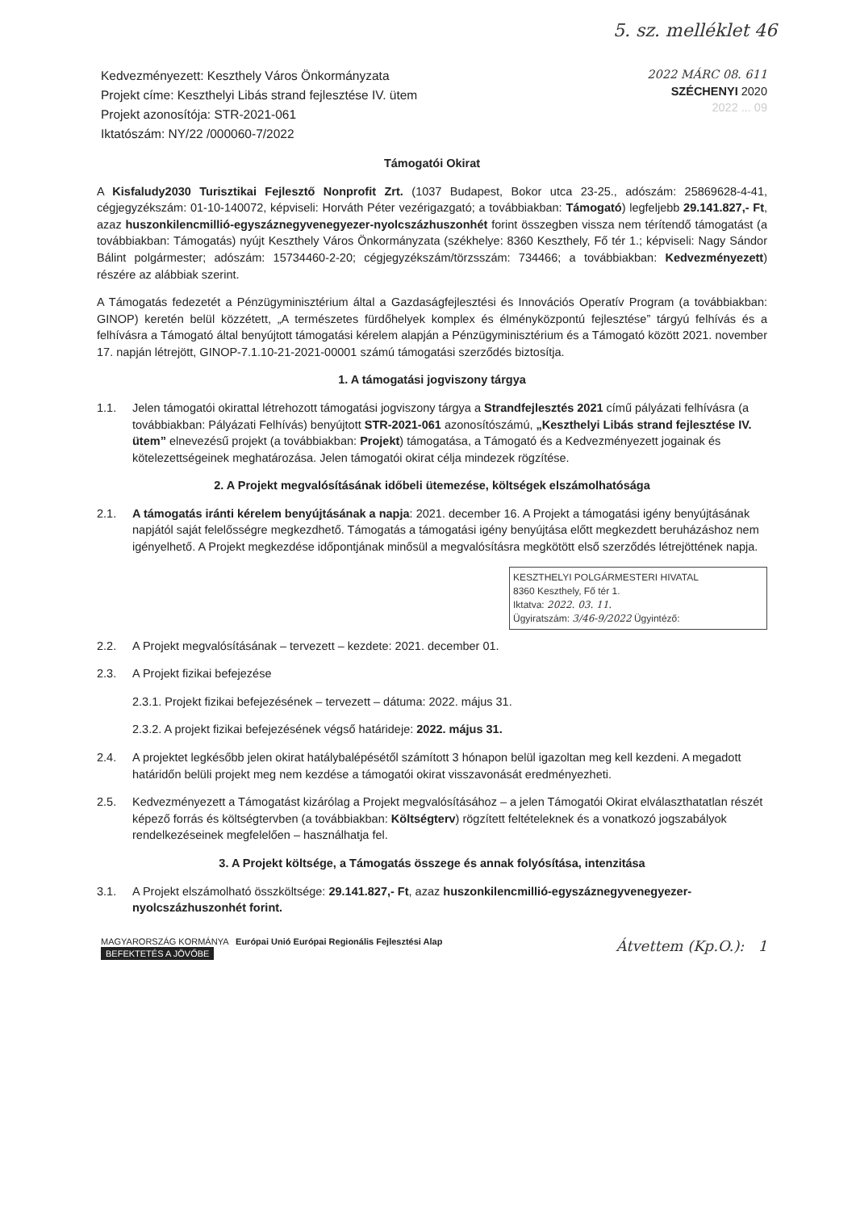5. sz. melléklet 46
Kedvezményezett: Keszthely Város Önkormányzata
Projekt címe: Keszthelyi Libás strand fejlesztése IV. ütem
Projekt azonosítója: STR-2021-061
Iktatószám: NY/22 /000060-7/2022
2022 MÁRC 08. 611
SZÉCHENYI 2020
2022 ... 09
Támogatói Okirat
A Kisfaludy2030 Turisztikai Fejlesztő Nonprofit Zrt. (1037 Budapest, Bokor utca 23-25., adószám: 25869628-4-41, cégjegyzékszám: 01-10-140072, képviseli: Horváth Péter vezérigazgató; a továbbiakban: Támogató) legfeljebb 29.141.827,- Ft, azaz huszonkilencmillió-egyszáznegyvenegyezer-nyolcszázhuszonhét forint összegben vissza nem térítendő támogatást (a továbbiakban: Támogatás) nyújt Keszthely Város Önkormányzata (székhelye: 8360 Keszthely, Fő tér 1.; képviseli: Nagy Sándor Bálint polgármester; adószám: 15734460-2-20; cégjegyzékszám/törzsszám: 734466; a továbbiakban: Kedvezményezett) részére az alábbiak szerint.
A Támogatás fedezetét a Pénzügyminisztérium által a Gazdaságfejlesztési és Innovációs Operatív Program (a továbbiakban: GINOP) keretén belül közzétett, „A természetes fürdőhelyek komplex és élményközpontú fejlesztése” tárgyú felhívás és a felhívásra a Támogató által benyújtott támogatási kérelem alapján a Pénzügyminisztérium és a Támogató között 2021. november 17. napján létrejött, GINOP-7.1.10-21-2021-00001 számú támogatási szerződés biztosítja.
1. A támogatási jogviszony tárgya
1.1. Jelen támogatói okirattal létrehozott támogatási jogviszony tárgya a Strandfejlesztés 2021 című pályázati felhívásra (a továbbiakban: Pályázati Felhívás) benyújtott STR-2021-061 azonosítószámú, „Keszthelyi Libás strand fejlesztése IV. ütem” elnevezésű projekt (a továbbiakban: Projekt) támogatása, a Támogató és a Kedvezményezett jogainak és kötelezettségeinek meghatározása. Jelen támogatói okirat célja mindezek rögzítése.
2. A Projekt megvalósításának időbeli ütemezése, költségek elszámolhatósága
2.1. A támogatás iránti kérelem benyújtásának a napja: 2021. december 16. A Projekt a támogatási igény benyújtásának napjától saját felelősségre megkezdhető. Támogatás a támogatási igény benyújtása előtt megkezdett beruházáshoz nem igényelhető. A Projekt megkezdése időpontjának minősül a megvalósításra megkötött első szerződés létrejöttének napja.
KESZTHELYI POLGÁRMESTERI HIVATAL
8360 Keszthely, Fő tér 1.
Iktatva: 2022. 03. 11.
Ügyiratszám: 3/46-9/2022 Ügyintéző:
2.2. A Projekt megvalósításának – tervezett – kezdete: 2021. december 01.
2.3. A Projekt fizikai befejezése
2.3.1. Projekt fizikai befejezésének – tervezett – dátuma: 2022. május 31.
2.3.2. A projekt fizikai befejezésének végső határideje: 2022. május 31.
2.4. A projektet legkésőbb jelen okirat hatálybalépésétől számított 3 hónapon belül igazoltan meg kell kezdeni. A megadott határidőn belüli projekt meg nem kezdése a támogatói okirat visszavonását eredményezheti.
2.5. Kedvezményezett a Támogatást kizárólag a Projekt megvalósításához – a jelen Támogatói Okirat elválaszthatatlan részét képező forrás és költségtervben (a továbbiakban: Költségterv) rögzített feltételeknek és a vonatkozó jogszabályok rendelkezéseinek megfelelően – használhatja fel.
3. A Projekt költsége, a Támogatás összege és annak folyósítása, intenzitása
3.1. A Projekt elszámolható összköltsége: 29.141.827,- Ft, azaz huszonkilencmillió-egyszáznegyvenegyezer-nyolcszázhuszonhét forint.
MAGYARORSZÁG KORMÁNYA Európai Unió Európai Regionális Fejlesztési Alap
BEFEKTETÉS A JÖVŐBE
Átvettem (Kp.O.): 1